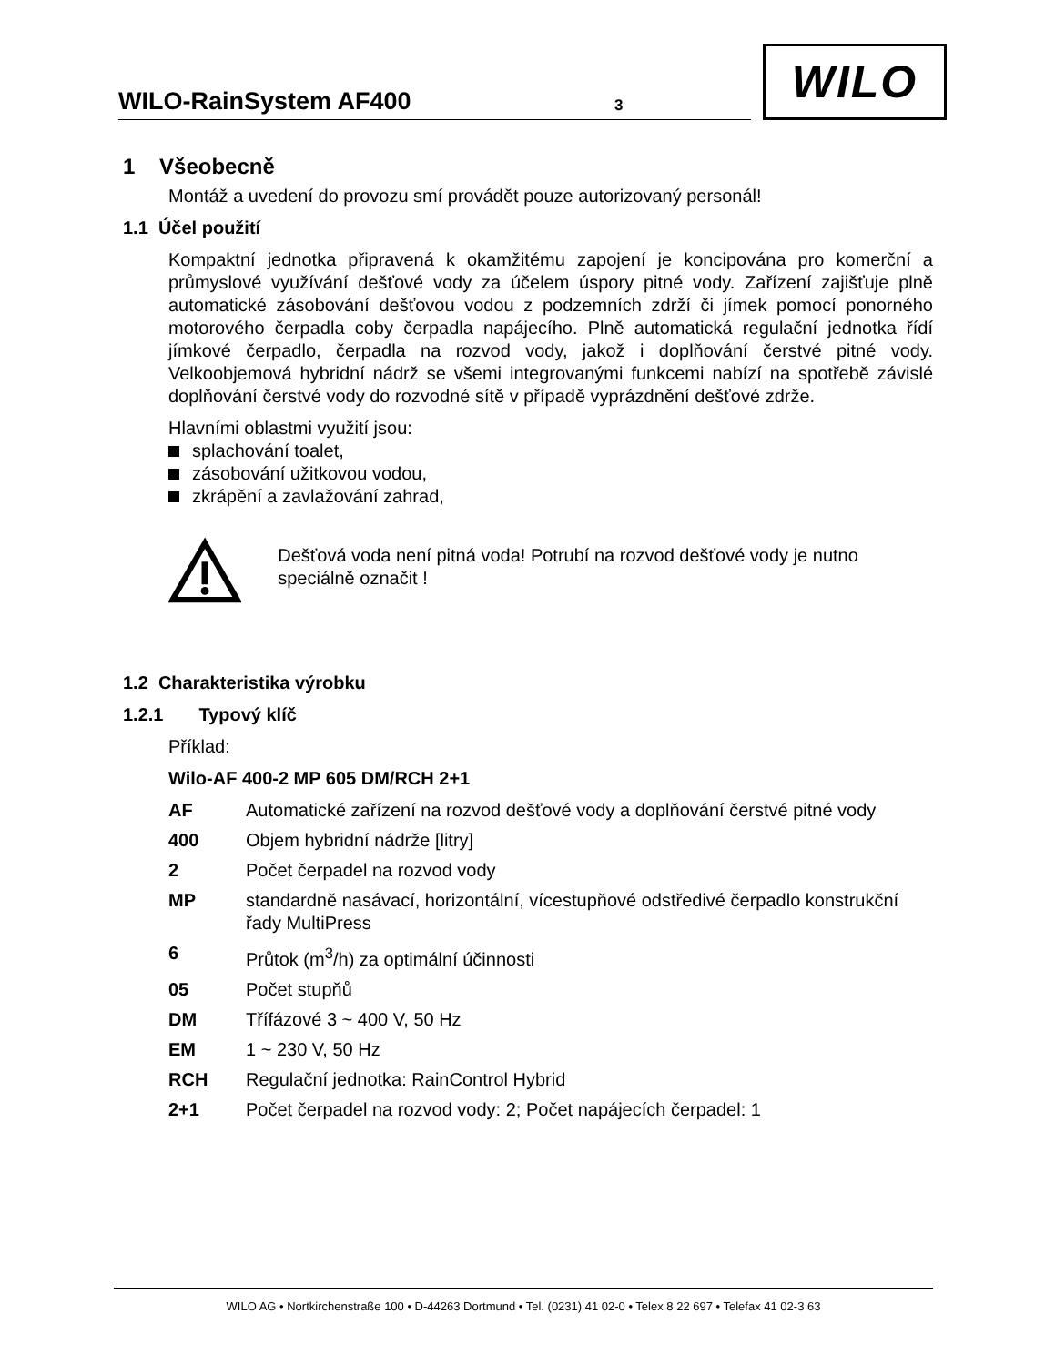WILO-RainSystem AF400 3
WILO
1 Všeobecně
Montáž a uvedení do provozu smí provádět pouze autorizovaný personál!
1.1 Účel použití
Kompaktní jednotka připravená k okamžitému zapojení je koncipována pro komerční a průmyslové využívání dešťové vody za účelem úspory pitné vody. Zařízení zajišťuje plně automatické zásobování dešťovou vodou z podzemních zdrží či jímek pomocí ponorného motorového čerpadla coby čerpadla napájecího. Plně automatická regulační jednotka řídí jímkové čerpadlo, čerpadla na rozvod vody, jakož i doplňování čerstvé pitné vody. Velkoobjemová hybridní nádrž se všemi integrovanými funkcemi nabízí na spotřebě závislé doplňování čerstvé vody do rozvodné sítě v případě vyprázdnění dešťové zdrže.
Hlavními oblastmi využití jsou:
splachování toalet,
zásobování užitkovou vodou,
zkrápění a zavlažování zahrad,
Dešťová voda není pitná voda! Potrubí na rozvod dešťové vody je nutno speciálně označit !
1.2 Charakteristika výrobku
1.2.1 Typový klíč
Příklad:
Wilo-AF 400-2 MP 605 DM/RCH 2+1
AF Automatické zařízení na rozvod dešťové vody a doplňování čerstvé pitné vody
400 Objem hybridní nádrže [litry]
2 Počet čerpadel na rozvod vody
MP standardně nasávací, horizontální, vícestupňové odstředivé čerpadlo konstrukční řady MultiPress
6 Průtok (m<sup>3</sup>/h) za optimální účinnosti
05 Počet stupňů
DM Třífázové 3 ~ 400 V, 50 Hz
EM 1 ~ 230 V, 50 Hz
RCH Regulační jednotka: RainControl Hybrid
2+1 Počet čerpadel na rozvod vody: 2; Počet napájecích čerpadel: 1
WILO AG • Nortkirchenstraße 100 • D-44263 Dortmund • Tel. (0231) 41 02-0 • Telex 8 22 697 • Telefax 41 02-3 63